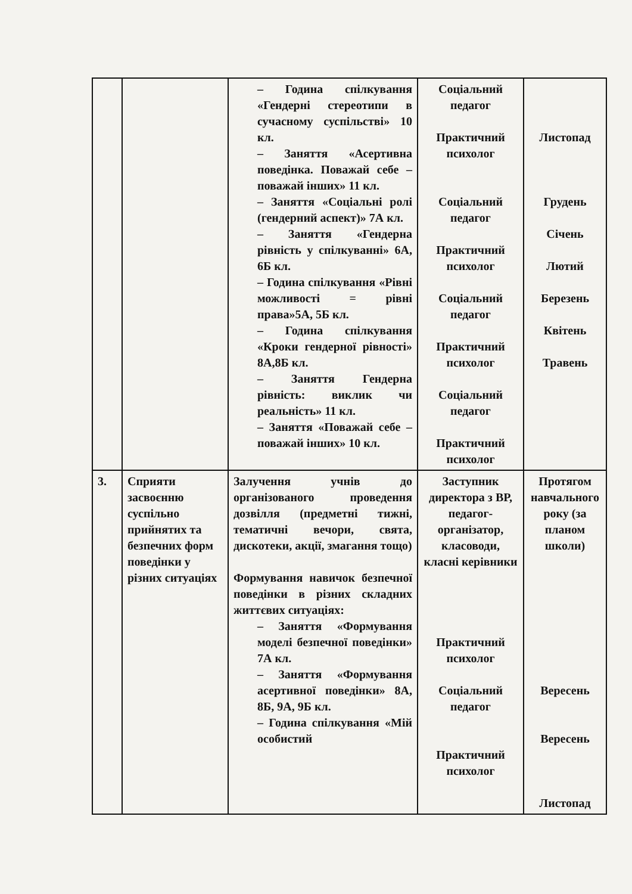| | | – Година спілкування «Гендерні стереотипи в сучасному суспільстві» 10 кл. – Заняття «Асертивна поведінка. Поважай себе – поважай інших» 11 кл. – Заняття «Соціальні ролі (гендерний аспект)» 7А кл. – Заняття «Гендерна рівність у спілкуванні» 6А, 6Б кл. – Година спілкування «Рівні можливості = рівні права»5А, 5Б кл. – Година спілкування «Кроки гендерної рівності» 8А,8Б кл. – Заняття Гендерна рівність: виклик чи реальність» 11 кл. – Заняття «Поважай себе – поважай інших» 10 кл. | Соціальний педагог Практичний психолог Соціальний педагог Практичний психолог Соціальний педагог Практичний психолог Соціальний педагог Практичний психолог | Листопад Грудень Січень Лютий Березень Квітень Травень |
| 3. | Сприяти засвоєнню суспільно прийнятих та безпечних форм поведінки у різних ситуаціях | Залучення учнів до організованого проведення дозвілля (предметні тижні, тематичні вечори, свята, дискотеки, акції, змагання тощо) Формування навичок безпечної поведінки в різних складних життєвих ситуаціях: – Заняття «Формування моделі безпечної поведінки» 7А кл. – Заняття «Формування асертивної поведінки» 8А, 8Б, 9А, 9Б кл. – Година спілкування «Мій особистий | Заступник директора з ВР, педагог-організатор, класоводи, класні керівники Практичний психолог Соціальний педагог Практичний психолог | Протягом навчального року (за планом школи) Вересень Вересень Листопад |